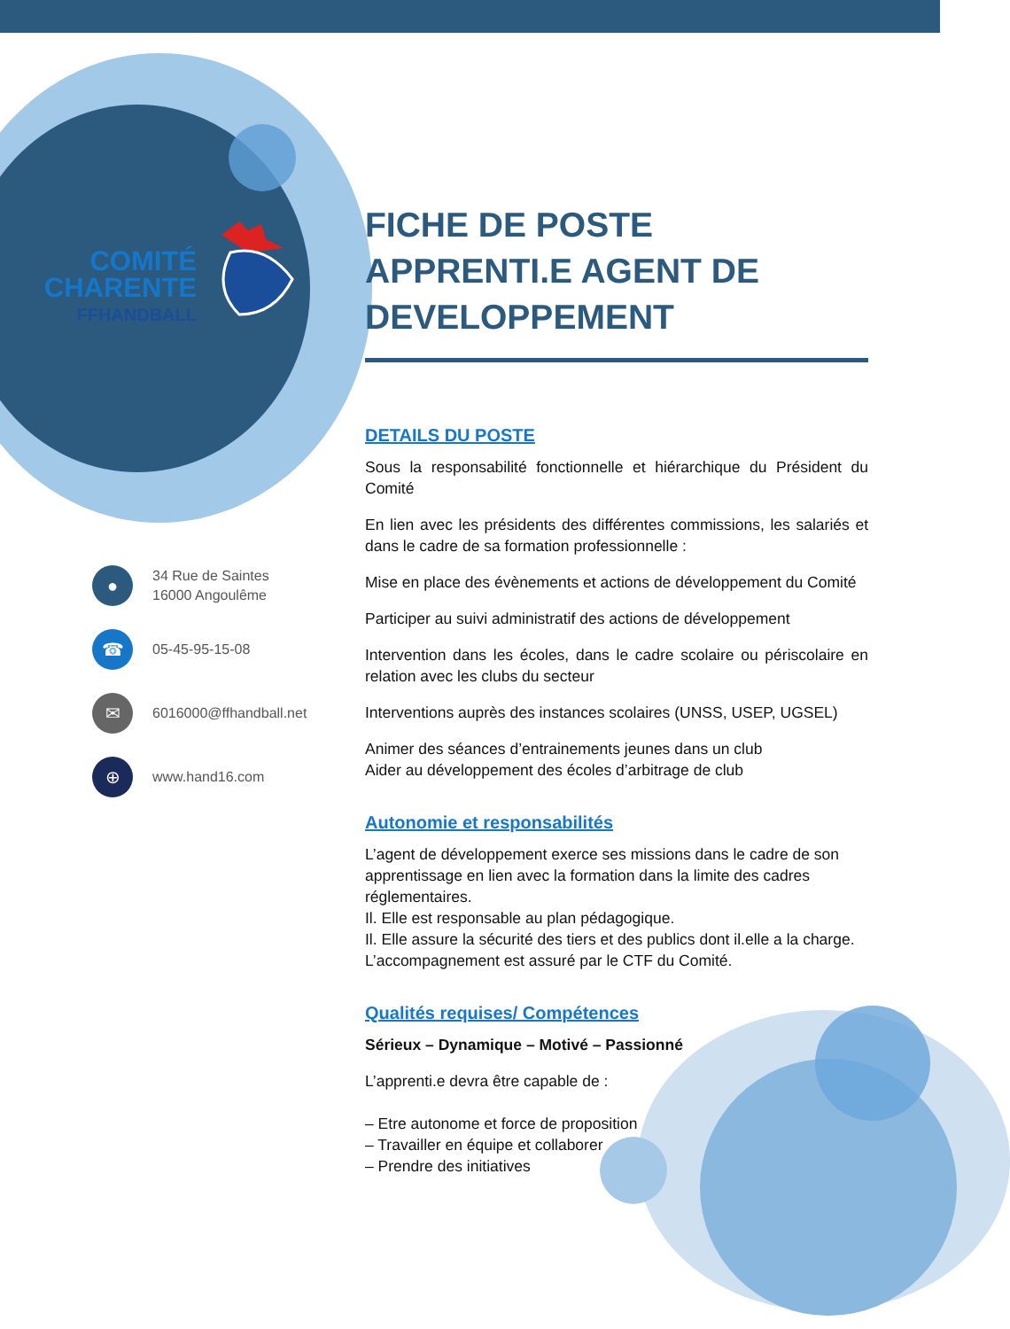COMITÉ
CHARENTE
FFHANDBALL
FICHE DE POSTE APPRENTI.E AGENT DE DEVELOPPEMENT
DETAILS DU POSTE
Sous la responsabilité fonctionnelle et hiérarchique du Président du Comité
En lien avec les présidents des différentes commissions, les salariés et dans le cadre de sa formation professionnelle :
Mise en place des évènements et actions de développement du Comité
Participer au suivi administratif des actions de développement
Intervention dans les écoles, dans le cadre scolaire ou périscolaire en relation avec les clubs du secteur
Interventions auprès des instances scolaires (UNSS, USEP, UGSEL)
Animer des séances d’entrainements jeunes dans un club
Aider au développement des écoles d’arbitrage de club
Autonomie et responsabilités
L’agent de développement exerce ses missions dans le cadre de son apprentissage en lien avec la formation dans la limite des cadres réglementaires.
Il. Elle est responsable au plan pédagogique.
Il. Elle assure la sécurité des tiers et des publics dont il.elle a la charge.
L’accompagnement est assuré par le CTF du Comité.
Qualités requises/ Compétences
Sérieux – Dynamique – Motivé – Passionné
L’apprenti.e devra être capable de :
– Etre autonome et force de proposition
– Travailler en équipe et collaborer
– Prendre des initiatives
●
34 Rue de Saintes
16000 Angoulême
☎
05-45-95-15-08
✉
6016000@ffhandball.net
⊕
www.hand16.com